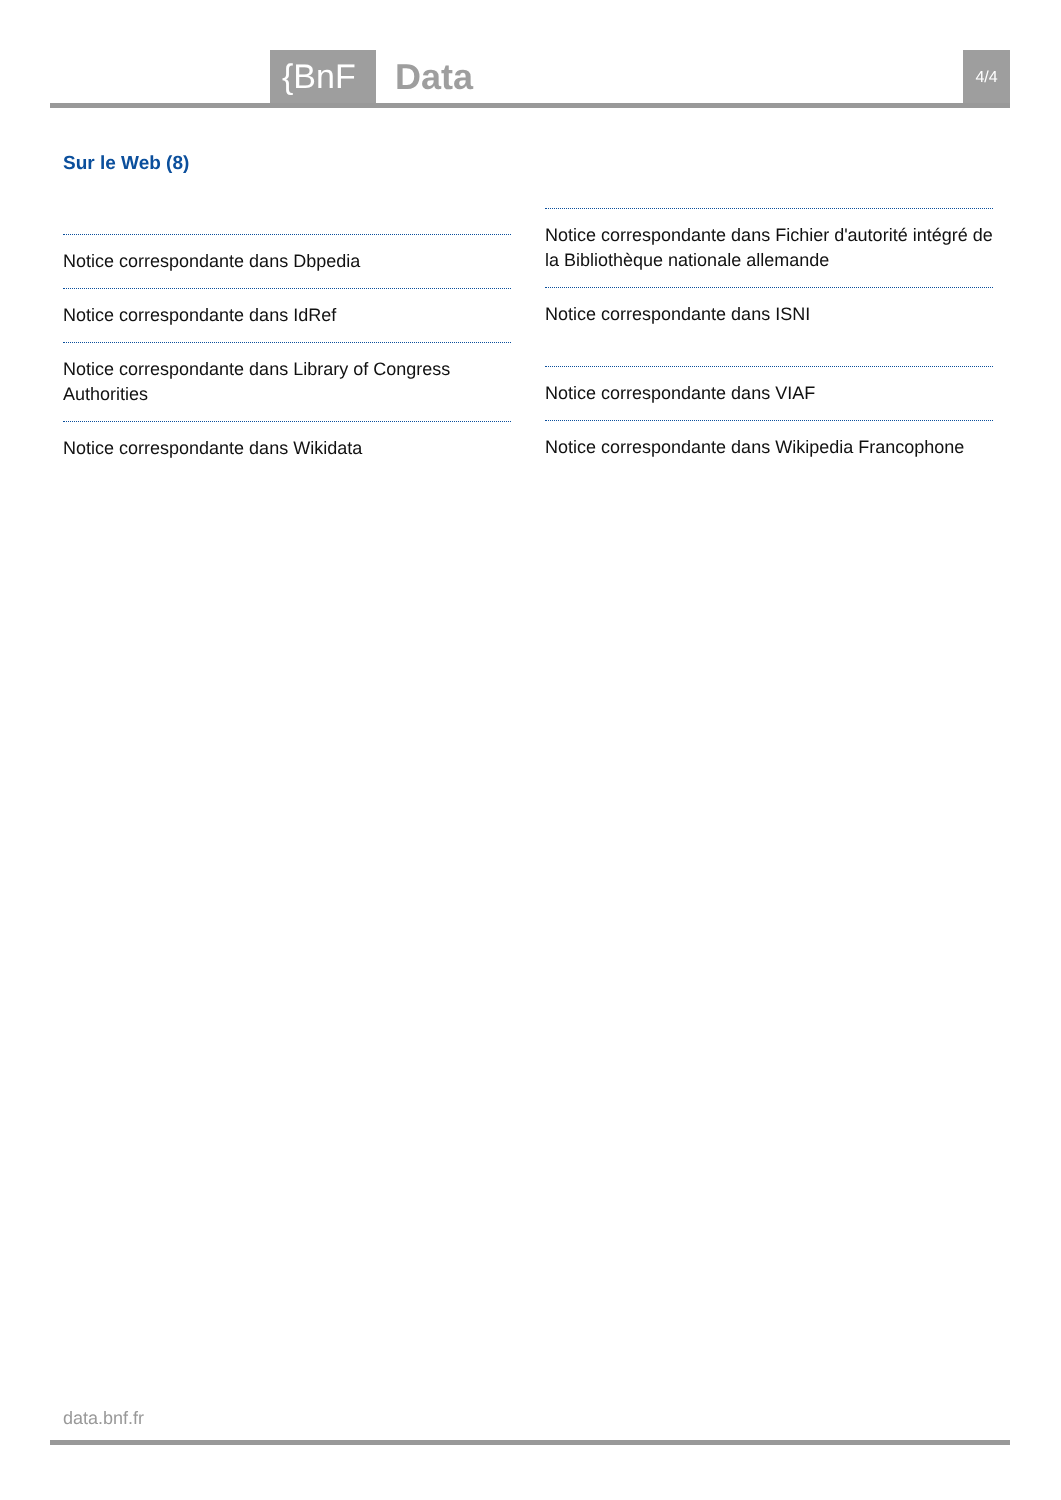{BnF Data 4/4
Sur le Web (8)
Notice correspondante dans Dbpedia
Notice correspondante dans IdRef
Notice correspondante dans Library of Congress Authorities
Notice correspondante dans Wikidata
Notice correspondante dans Fichier d'autorité intégré de la Bibliothèque nationale allemande
Notice correspondante dans ISNI
Notice correspondante dans VIAF
Notice correspondante dans Wikipedia Francophone
data.bnf.fr